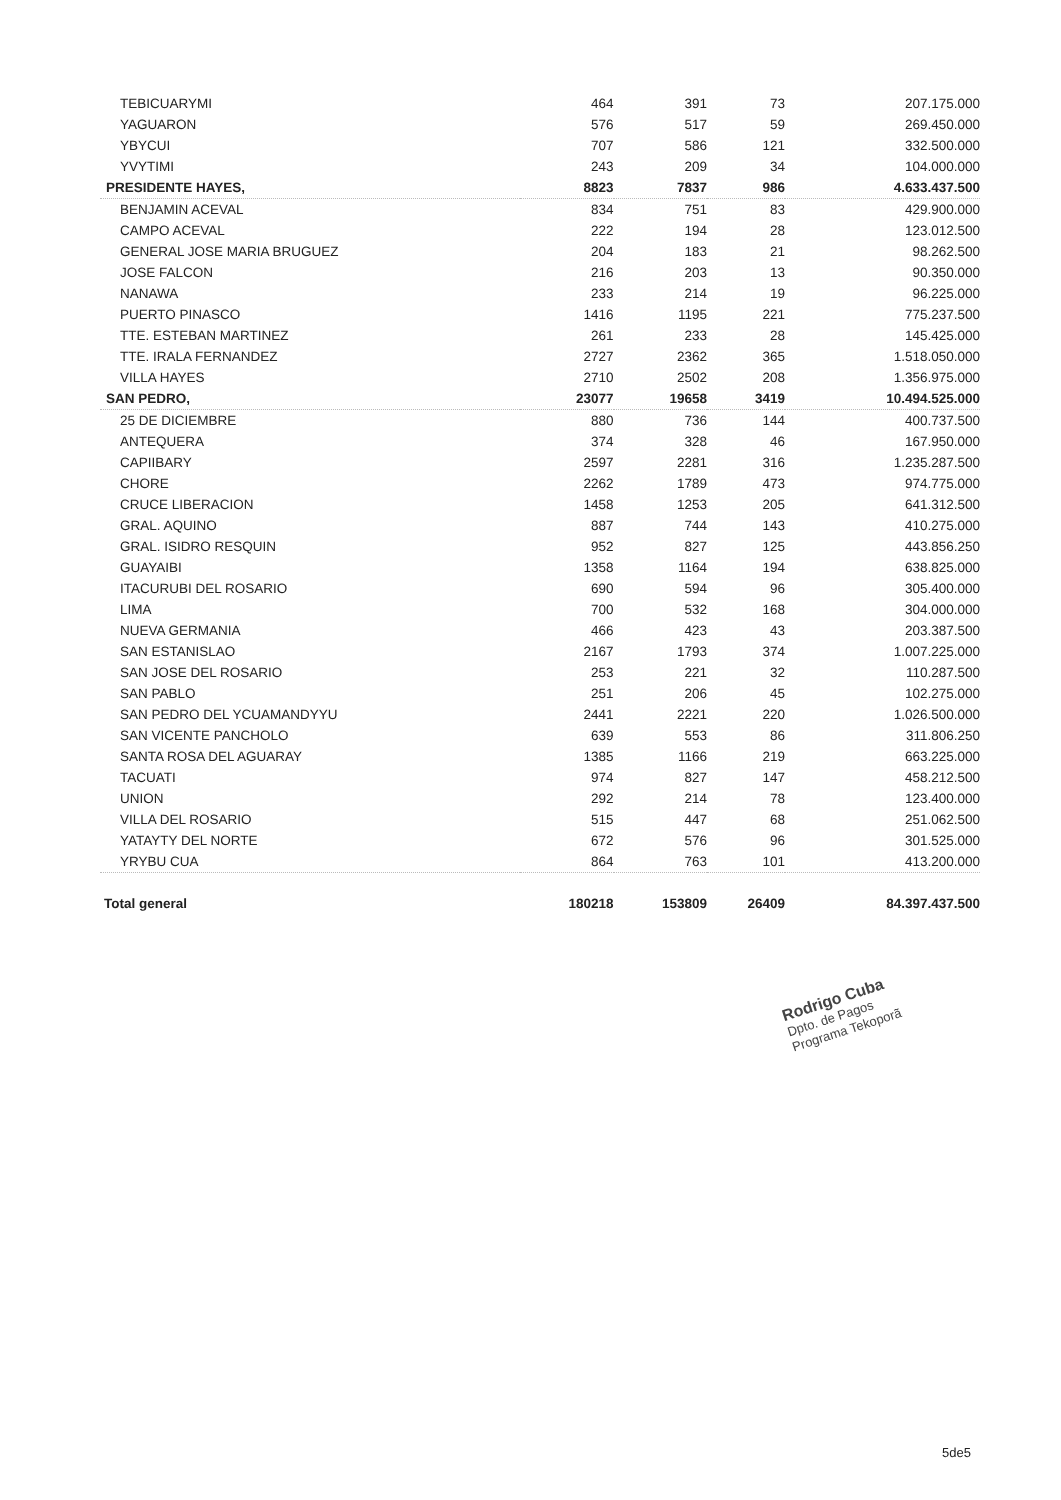| TEBICUARYMI | 464 | 391 | 73 | 207.175.000 |
| YAGUARON | 576 | 517 | 59 | 269.450.000 |
| YBYCUI | 707 | 586 | 121 | 332.500.000 |
| YVYTIMI | 243 | 209 | 34 | 104.000.000 |
| PRESIDENTE HAYES, | 8823 | 7837 | 986 | 4.633.437.500 |
| BENJAMIN ACEVAL | 834 | 751 | 83 | 429.900.000 |
| CAMPO ACEVAL | 222 | 194 | 28 | 123.012.500 |
| GENERAL JOSE MARIA BRUGUEZ | 204 | 183 | 21 | 98.262.500 |
| JOSE FALCON | 216 | 203 | 13 | 90.350.000 |
| NANAWA | 233 | 214 | 19 | 96.225.000 |
| PUERTO PINASCO | 1416 | 1195 | 221 | 775.237.500 |
| TTE. ESTEBAN MARTINEZ | 261 | 233 | 28 | 145.425.000 |
| TTE. IRALA FERNANDEZ | 2727 | 2362 | 365 | 1.518.050.000 |
| VILLA HAYES | 2710 | 2502 | 208 | 1.356.975.000 |
| SAN PEDRO, | 23077 | 19658 | 3419 | 10.494.525.000 |
| 25 DE DICIEMBRE | 880 | 736 | 144 | 400.737.500 |
| ANTEQUERA | 374 | 328 | 46 | 167.950.000 |
| CAPIIBARY | 2597 | 2281 | 316 | 1.235.287.500 |
| CHORE | 2262 | 1789 | 473 | 974.775.000 |
| CRUCE LIBERACION | 1458 | 1253 | 205 | 641.312.500 |
| GRAL. AQUINO | 887 | 744 | 143 | 410.275.000 |
| GRAL. ISIDRO RESQUIN | 952 | 827 | 125 | 443.856.250 |
| GUAYAIBI | 1358 | 1164 | 194 | 638.825.000 |
| ITACURUBI DEL ROSARIO | 690 | 594 | 96 | 305.400.000 |
| LIMA | 700 | 532 | 168 | 304.000.000 |
| NUEVA GERMANIA | 466 | 423 | 43 | 203.387.500 |
| SAN ESTANISLAO | 2167 | 1793 | 374 | 1.007.225.000 |
| SAN JOSE DEL ROSARIO | 253 | 221 | 32 | 110.287.500 |
| SAN PABLO | 251 | 206 | 45 | 102.275.000 |
| SAN PEDRO DEL YCUAMANDYYU | 2441 | 2221 | 220 | 1.026.500.000 |
| SAN VICENTE PANCHOLO | 639 | 553 | 86 | 311.806.250 |
| SANTA ROSA DEL AGUARAY | 1385 | 1166 | 219 | 663.225.000 |
| TACUATI | 974 | 827 | 147 | 458.212.500 |
| UNION | 292 | 214 | 78 | 123.400.000 |
| VILLA DEL ROSARIO | 515 | 447 | 68 | 251.062.500 |
| YATAYTY DEL NORTE | 672 | 576 | 96 | 301.525.000 |
| YRYBU CUA | 864 | 763 | 101 | 413.200.000 |
| Total general | 180218 | 153809 | 26409 | 84.397.437.500 |
Rodrigo Cuba
Dpto. de Pagos
Programa Tekoporã
5de5